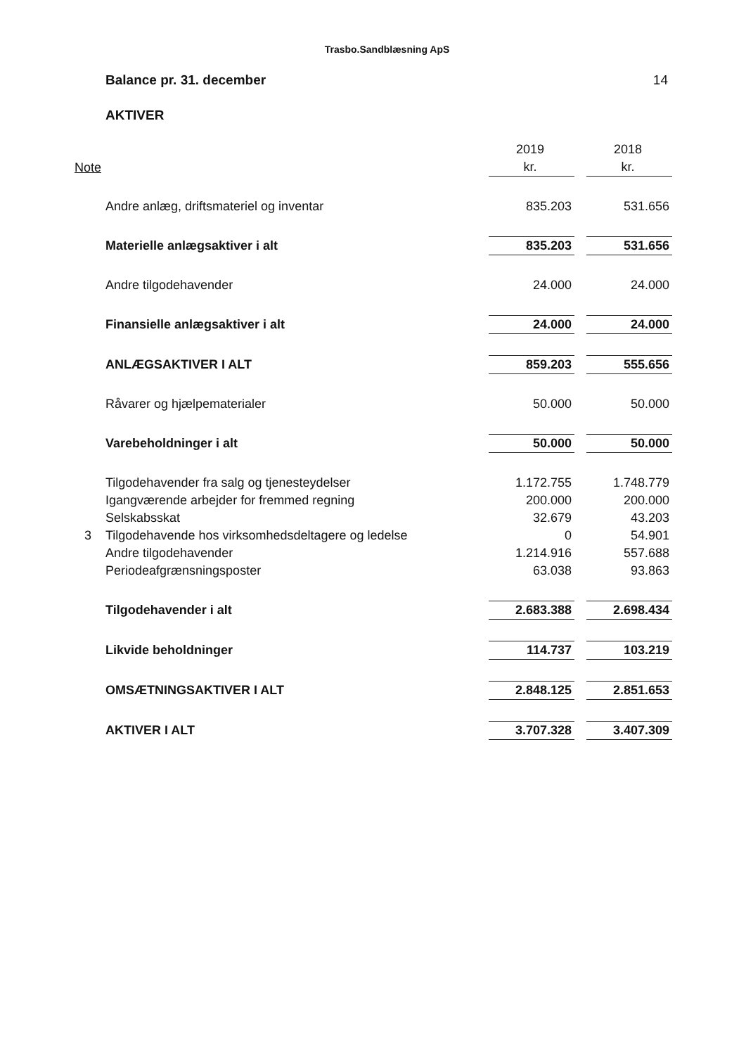Trasbo.Sandblæsning ApS
Balance pr. 31. december 14
AKTIVER
| | | 2019 | | 2018 |
| Note | | kr. | | kr. |
| | Andre anlæg, driftsmateriel og inventar | 835.203 | | 531.656 |
| | Materielle anlægsaktiver i alt | 835.203 | | 531.656 |
| | Andre tilgodehavender | 24.000 | | 24.000 |
| | Finansielle anlægsaktiver i alt | 24.000 | | 24.000 |
| | ANLÆGSAKTIVER I ALT | 859.203 | | 555.656 |
| | Råvarer og hjælpematerialer | 50.000 | | 50.000 |
| | Varebeholdninger i alt | 50.000 | | 50.000 |
| | Tilgodehavender fra salg og tjenesteydelser | 1.172.755 | | 1.748.779 |
| | Igangværende arbejder for fremmed regning | 200.000 | | 200.000 |
| | Selskabsskat | 32.679 | | 43.203 |
| 3 | Tilgodehavende hos virksomhedsdeltagere og ledelse | 0 | | 54.901 |
| | Andre tilgodehavender | 1.214.916 | | 557.688 |
| | Periodeafgrænsningsposter | 63.038 | | 93.863 |
| | Tilgodehavender i alt | 2.683.388 | | 2.698.434 |
| | Likvide beholdninger | 114.737 | | 103.219 |
| | OMSÆTNINGSAKTIVER I ALT | 2.848.125 | | 2.851.653 |
| | AKTIVER I ALT | 3.707.328 | | 3.407.309 |